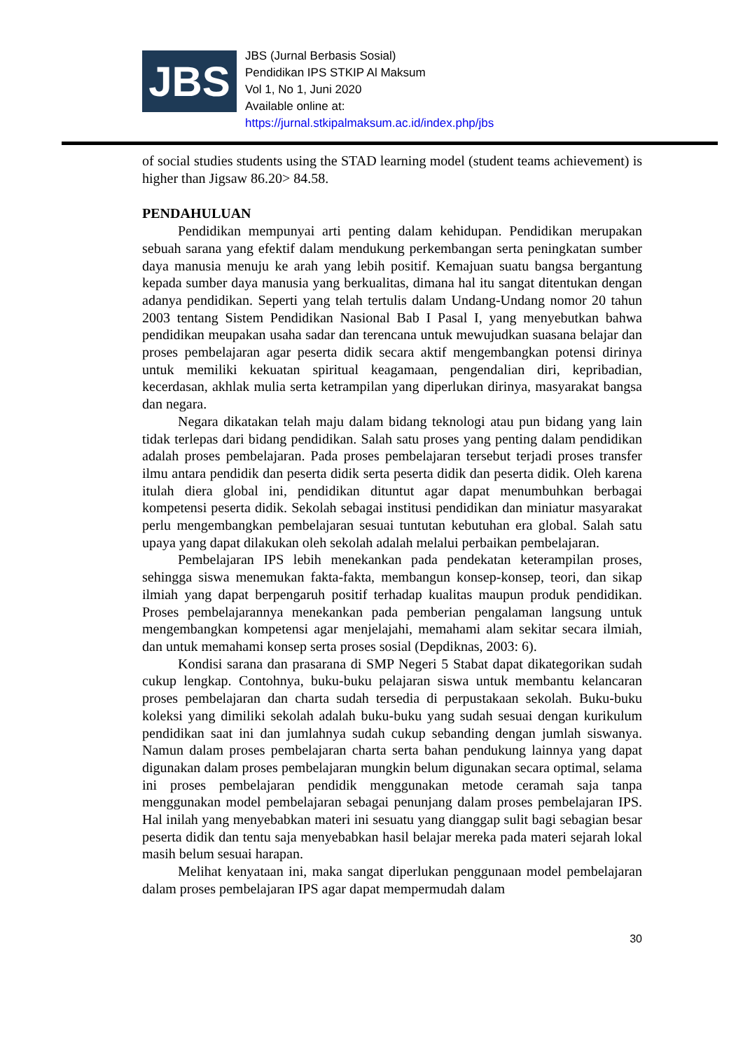JBS
JBS (Jurnal Berbasis Sosial)
Pendidikan IPS STKIP Al Maksum
Vol 1, No 1, Juni 2020
Available online at:
https://jurnal.stkipalmaksum.ac.id/index.php/jbs
of social studies students using the STAD learning model (student teams achievement) is higher than Jigsaw 86.20> 84.58.
PENDAHULUAN
Pendidikan mempunyai arti penting dalam kehidupan. Pendidikan merupakan sebuah sarana yang efektif dalam mendukung perkembangan serta peningkatan sumber daya manusia menuju ke arah yang lebih positif. Kemajuan suatu bangsa bergantung kepada sumber daya manusia yang berkualitas, dimana hal itu sangat ditentukan dengan adanya pendidikan. Seperti yang telah tertulis dalam Undang-Undang nomor 20 tahun 2003 tentang Sistem Pendidikan Nasional Bab I Pasal I, yang menyebutkan bahwa pendidikan meupakan usaha sadar dan terencana untuk mewujudkan suasana belajar dan proses pembelajaran agar peserta didik secara aktif mengembangkan potensi dirinya untuk memiliki kekuatan spiritual keagamaan, pengendalian diri, kepribadian, kecerdasan, akhlak mulia serta ketrampilan yang diperlukan dirinya, masyarakat bangsa dan negara.
Negara dikatakan telah maju dalam bidang teknologi atau pun bidang yang lain tidak terlepas dari bidang pendidikan. Salah satu proses yang penting dalam pendidikan adalah proses pembelajaran. Pada proses pembelajaran tersebut terjadi proses transfer ilmu antara pendidik dan peserta didik serta peserta didik dan peserta didik. Oleh karena itulah diera global ini, pendidikan dituntut agar dapat menumbuhkan berbagai kompetensi peserta didik. Sekolah sebagai institusi pendidikan dan miniatur masyarakat perlu mengembangkan pembelajaran sesuai tuntutan kebutuhan era global. Salah satu upaya yang dapat dilakukan oleh sekolah adalah melalui perbaikan pembelajaran.
Pembelajaran IPS lebih menekankan pada pendekatan keterampilan proses, sehingga siswa menemukan fakta-fakta, membangun konsep-konsep, teori, dan sikap ilmiah yang dapat berpengaruh positif terhadap kualitas maupun produk pendidikan. Proses pembelajarannya menekankan pada pemberian pengalaman langsung untuk mengembangkan kompetensi agar menjelajahi, memahami alam sekitar secara ilmiah, dan untuk memahami konsep serta proses sosial (Depdiknas, 2003: 6).
Kondisi sarana dan prasarana di SMP Negeri 5 Stabat dapat dikategorikan sudah cukup lengkap. Contohnya, buku-buku pelajaran siswa untuk membantu kelancaran proses pembelajaran dan charta sudah tersedia di perpustakaan sekolah. Buku-buku koleksi yang dimiliki sekolah adalah buku-buku yang sudah sesuai dengan kurikulum pendidikan saat ini dan jumlahnya sudah cukup sebanding dengan jumlah siswanya. Namun dalam proses pembelajaran charta serta bahan pendukung lainnya yang dapat digunakan dalam proses pembelajaran mungkin belum digunakan secara optimal, selama ini proses pembelajaran pendidik menggunakan metode ceramah saja tanpa menggunakan model pembelajaran sebagai penunjang dalam proses pembelajaran IPS. Hal inilah yang menyebabkan materi ini sesuatu yang dianggap sulit bagi sebagian besar peserta didik dan tentu saja menyebabkan hasil belajar mereka pada materi sejarah lokal masih belum sesuai harapan.
Melihat kenyataan ini, maka sangat diperlukan penggunaan model pembelajaran dalam proses pembelajaran IPS agar dapat mempermudah dalam
30